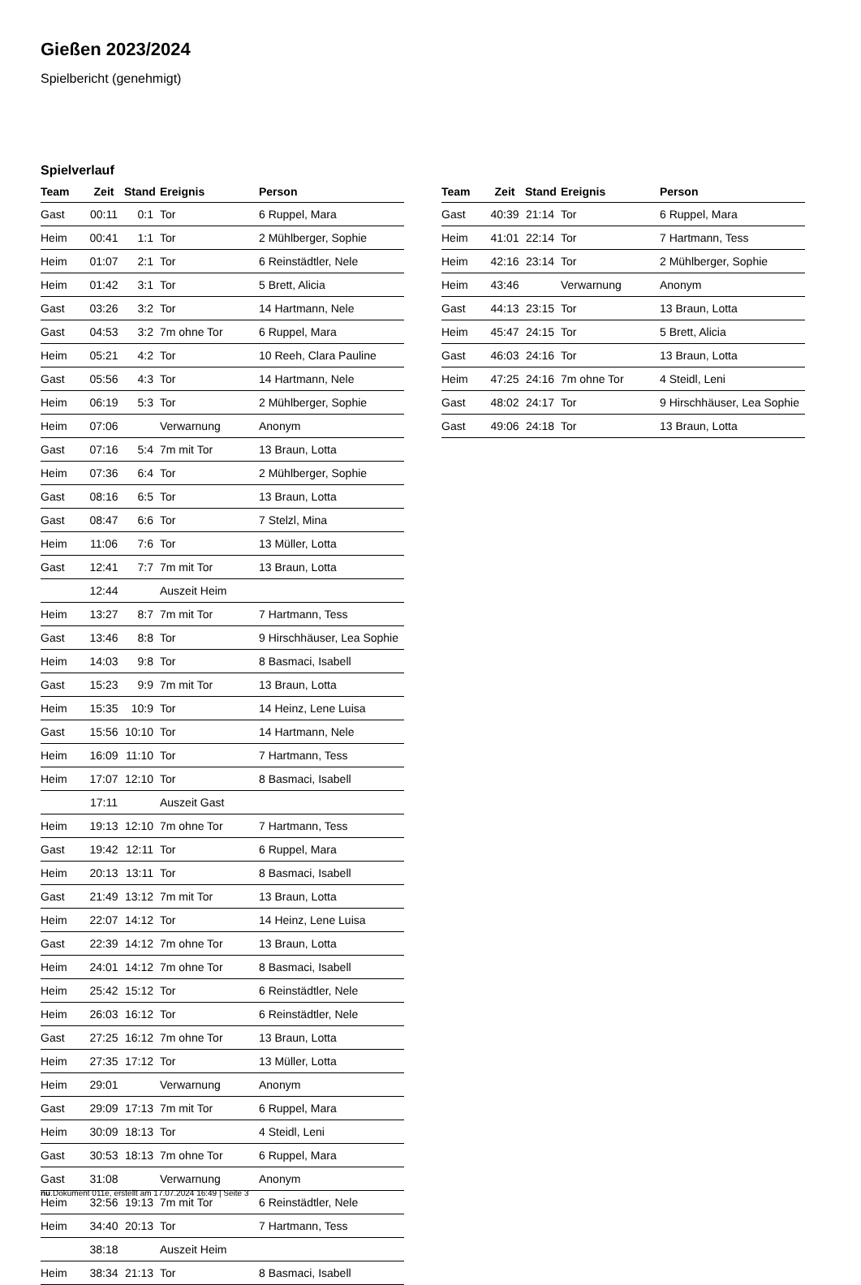Gießen 2023/2024
Spielbericht (genehmigt)
Spielverlauf
| Team | Zeit | Stand | Ereignis | Person |
| --- | --- | --- | --- | --- |
| Gast | 00:11 | 0:1 | Tor | 6 Ruppel, Mara |
| Heim | 00:41 | 1:1 | Tor | 2 Mühlberger, Sophie |
| Heim | 01:07 | 2:1 | Tor | 6 Reinstädtler, Nele |
| Heim | 01:42 | 3:1 | Tor | 5 Brett, Alicia |
| Gast | 03:26 | 3:2 | Tor | 14 Hartmann, Nele |
| Gast | 04:53 | 3:2 | 7m ohne Tor | 6 Ruppel, Mara |
| Heim | 05:21 | 4:2 | Tor | 10 Reeh, Clara Pauline |
| Gast | 05:56 | 4:3 | Tor | 14 Hartmann, Nele |
| Heim | 06:19 | 5:3 | Tor | 2 Mühlberger, Sophie |
| Heim | 07:06 | | Verwarnung | Anonym |
| Gast | 07:16 | 5:4 | 7m mit Tor | 13 Braun, Lotta |
| Heim | 07:36 | 6:4 | Tor | 2 Mühlberger, Sophie |
| Gast | 08:16 | 6:5 | Tor | 13 Braun, Lotta |
| Gast | 08:47 | 6:6 | Tor | 7 Stelzl, Mina |
| Heim | 11:06 | 7:6 | Tor | 13 Müller, Lotta |
| Gast | 12:41 | 7:7 | 7m mit Tor | 13 Braun, Lotta |
| | 12:44 | | Auszeit Heim | |
| Heim | 13:27 | 8:7 | 7m mit Tor | 7 Hartmann, Tess |
| Gast | 13:46 | 8:8 | Tor | 9 Hirschhäuser, Lea Sophie |
| Heim | 14:03 | 9:8 | Tor | 8 Basmaci, Isabell |
| Gast | 15:23 | 9:9 | 7m mit Tor | 13 Braun, Lotta |
| Heim | 15:35 | 10:9 | Tor | 14 Heinz, Lene Luisa |
| Gast | 15:56 | 10:10 | Tor | 14 Hartmann, Nele |
| Heim | 16:09 | 11:10 | Tor | 7 Hartmann, Tess |
| Heim | 17:07 | 12:10 | Tor | 8 Basmaci, Isabell |
| | 17:11 | | Auszeit Gast | |
| Heim | 19:13 | 12:10 | 7m ohne Tor | 7 Hartmann, Tess |
| Gast | 19:42 | 12:11 | Tor | 6 Ruppel, Mara |
| Heim | 20:13 | 13:11 | Tor | 8 Basmaci, Isabell |
| Gast | 21:49 | 13:12 | 7m mit Tor | 13 Braun, Lotta |
| Heim | 22:07 | 14:12 | Tor | 14 Heinz, Lene Luisa |
| Gast | 22:39 | 14:12 | 7m ohne Tor | 13 Braun, Lotta |
| Heim | 24:01 | 14:12 | 7m ohne Tor | 8 Basmaci, Isabell |
| Heim | 25:42 | 15:12 | Tor | 6 Reinstädtler, Nele |
| Heim | 26:03 | 16:12 | Tor | 6 Reinstädtler, Nele |
| Gast | 27:25 | 16:12 | 7m ohne Tor | 13 Braun, Lotta |
| Heim | 27:35 | 17:12 | Tor | 13 Müller, Lotta |
| Heim | 29:01 | | Verwarnung | Anonym |
| Gast | 29:09 | 17:13 | 7m mit Tor | 6 Ruppel, Mara |
| Heim | 30:09 | 18:13 | Tor | 4 Steidl, Leni |
| Gast | 30:53 | 18:13 | 7m ohne Tor | 6 Ruppel, Mara |
| Gast | 31:08 | | Verwarnung | Anonym |
| Heim | 32:56 | 19:13 | 7m mit Tor | 6 Reinstädtler, Nele |
| Heim | 34:40 | 20:13 | Tor | 7 Hartmann, Tess |
| | 38:18 | | Auszeit Heim | |
| Heim | 38:34 | 21:13 | Tor | 8 Basmaci, Isabell |
| Team | Zeit | Stand | Ereignis | Person |
| --- | --- | --- | --- | --- |
| Gast | 40:39 | 21:14 | Tor | 6 Ruppel, Mara |
| Heim | 41:01 | 22:14 | Tor | 7 Hartmann, Tess |
| Heim | 42:16 | 23:14 | Tor | 2 Mühlberger, Sophie |
| Heim | 43:46 | | Verwarnung | Anonym |
| Gast | 44:13 | 23:15 | Tor | 13 Braun, Lotta |
| Heim | 45:47 | 24:15 | Tor | 5 Brett, Alicia |
| Gast | 46:03 | 24:16 | Tor | 13 Braun, Lotta |
| Heim | 47:25 | 24:16 | 7m ohne Tor | 4 Steidl, Leni |
| Gast | 48:02 | 24:17 | Tor | 9 Hirschhäuser, Lea Sophie |
| Gast | 49:06 | 24:18 | Tor | 13 Braun, Lotta |
nu.Dokument 011e, erstellt am 17.07.2024 16:49 | Seite 3